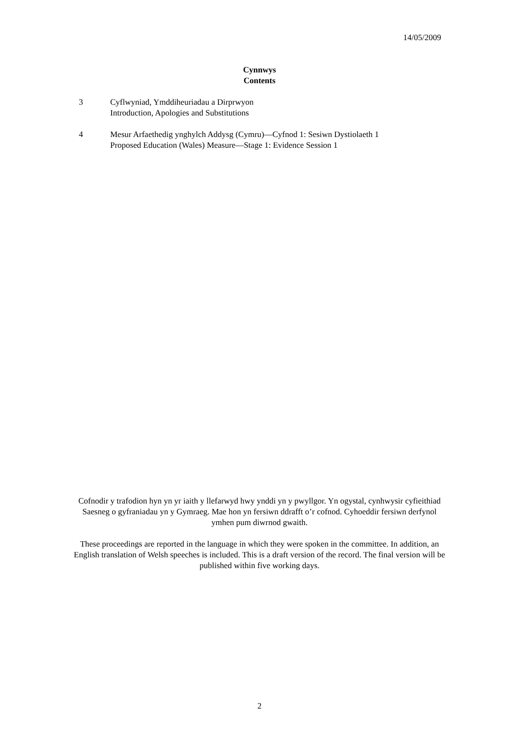14/05/2009
Cynnwys
Contents
3 Cyflwyniad, Ymddiheuriadau a Dirprwyon
Introduction, Apologies and Substitutions
4 Mesur Arfaethedig ynghylch Addysg (Cymru)—Cyfnod 1: Sesiwn Dystiolaeth 1
Proposed Education (Wales) Measure—Stage 1: Evidence Session 1
Cofnodir y trafodion hyn yn yr iaith y llefarwyd hwy ynddi yn y pwyllgor. Yn ogystal, cynhwysir cyfieithiad Saesneg o gyfraniadau yn y Gymraeg. Mae hon yn fersiwn ddrafft o’r cofnod. Cyhoeddir fersiwn derfynol ymhen pum diwrnod gwaith.
These proceedings are reported in the language in which they were spoken in the committee. In addition, an English translation of Welsh speeches is included. This is a draft version of the record. The final version will be published within five working days.
2